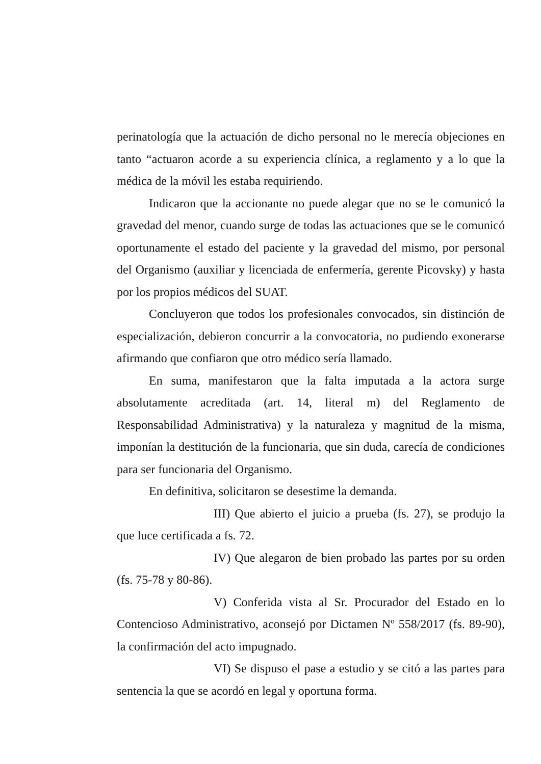perinatología que la actuación de dicho personal no le merecía objeciones en tanto “actuaron acorde a su experiencia clínica, a reglamento y a lo que la médica de la móvil les estaba requiriendo.
Indicaron que la accionante no puede alegar que no se le comunicó la gravedad del menor, cuando surge de todas las actuaciones que se le comunicó oportunamente el estado del paciente y la gravedad del mismo, por personal del Organismo (auxiliar y licenciada de enfermería, gerente Picovsky) y hasta por los propios médicos del SUAT.
Concluyeron que todos los profesionales convocados, sin distinción de especialización, debieron concurrir a la convocatoria, no pudiendo exonerarse afirmando que confiaron que otro médico sería llamado.
En suma, manifestaron que la falta imputada a la actora surge absolutamente acreditada (art. 14, literal m) del Reglamento de Responsabilidad Administrativa) y la naturaleza y magnitud de la misma, imponían la destitución de la funcionaria, que sin duda, carecía de condiciones para ser funcionaria del Organismo.
En definitiva, solicitaron se desestime la demanda.
III) Que abierto el juicio a prueba (fs. 27), se produjo la que luce certificada a fs. 72.
IV) Que alegaron de bien probado las partes por su orden (fs. 75-78 y 80-86).
V) Conferida vista al Sr. Procurador del Estado en lo Contencioso Administrativo, aconsejó por Dictamen Nº 558/2017 (fs. 89-90), la confirmación del acto impugnado.
VI) Se dispuso el pase a estudio y se citó a las partes para sentencia la que se acordó en legal y oportuna forma.